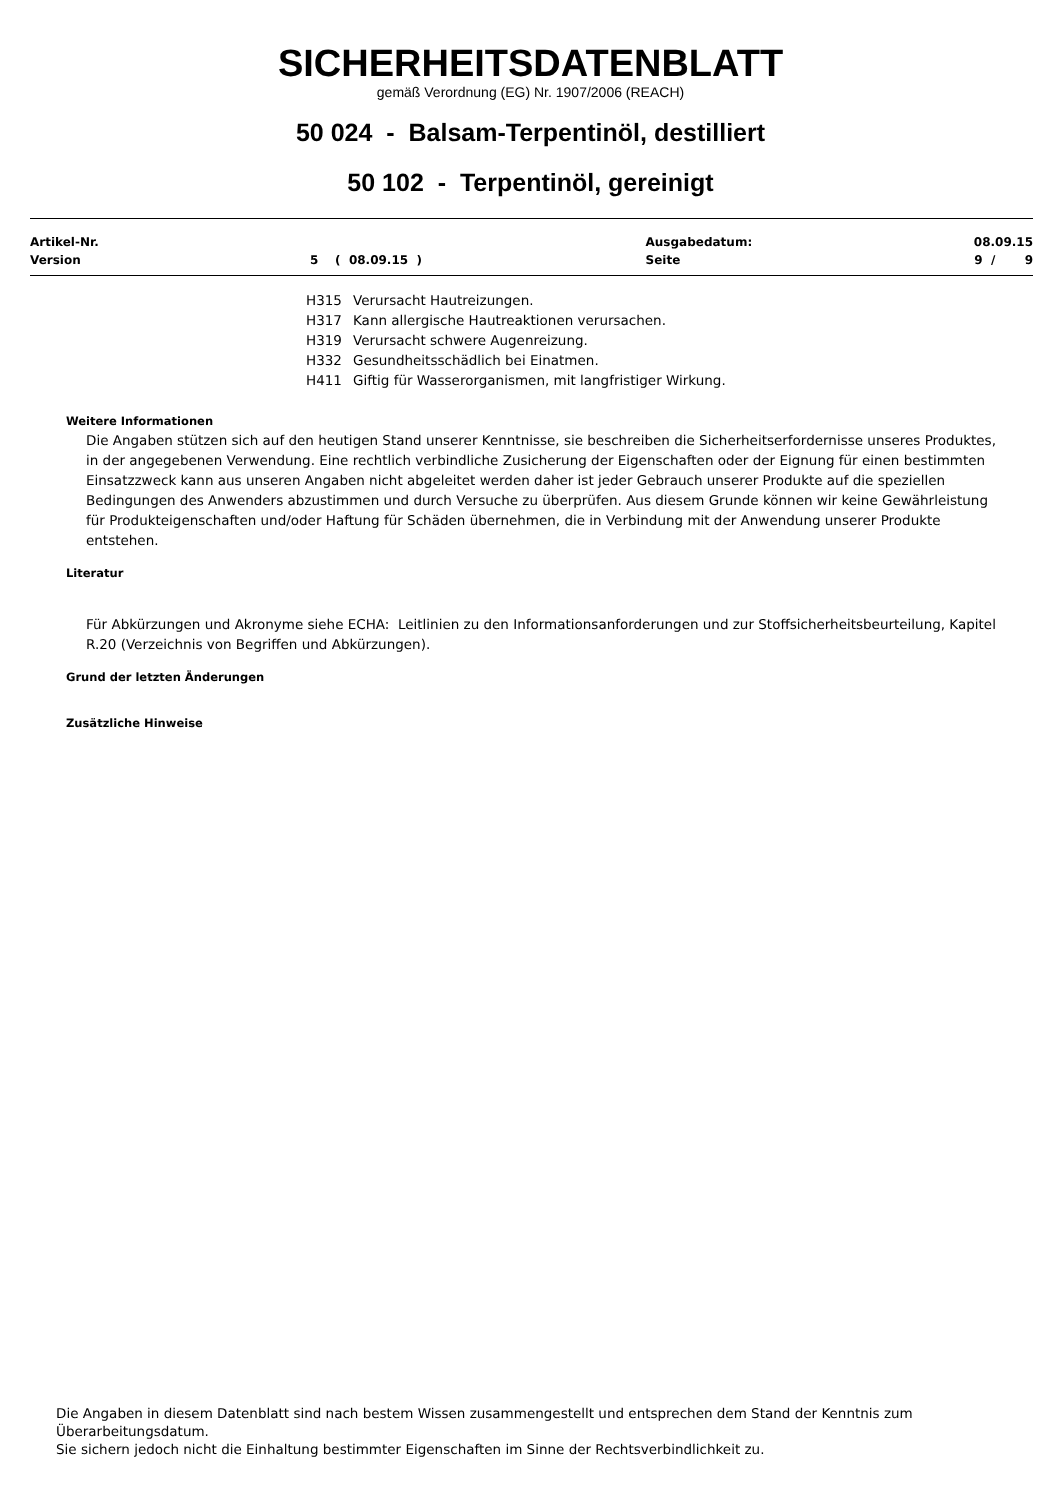SICHERHEITSDATENBLATT
gemäß Verordnung (EG) Nr. 1907/2006 (REACH)
50 024 - Balsam-Terpentinöl, destilliert
50 102 - Terpentinöl, gereinigt
| Artikel-Nr. | | Ausgabedatum: | 08.09.15 |
| Version | 5 ( 08.09.15 ) | Seite | 9 / 9 |
H315 Verursacht Hautreizungen.
H317 Kann allergische Hautreaktionen verursachen.
H319 Verursacht schwere Augenreizung.
H332 Gesundheitsschädlich bei Einatmen.
H411 Giftig für Wasserorganismen, mit langfristiger Wirkung.
Weitere Informationen
Die Angaben stützen sich auf den heutigen Stand unserer Kenntnisse, sie beschreiben die Sicherheitserfordernisse unseres Produktes, in der angegebenen Verwendung. Eine rechtlich verbindliche Zusicherung der Eigenschaften oder der Eignung für einen bestimmten Einsatzzweck kann aus unseren Angaben nicht abgeleitet werden daher ist jeder Gebrauch unserer Produkte auf die speziellen Bedingungen des Anwenders abzustimmen und durch Versuche zu überprüfen. Aus diesem Grunde können wir keine Gewährleistung für Produkteigenschaften und/oder Haftung für Schäden übernehmen, die in Verbindung mit der Anwendung unserer Produkte entstehen.
Literatur
Für Abkürzungen und Akronyme siehe ECHA: Leitlinien zu den Informationsanforderungen und zur Stoffsicherheitsbeurteilung, Kapitel R.20 (Verzeichnis von Begriffen und Abkürzungen).
Grund der letzten Änderungen
Zusätzliche Hinweise
Die Angaben in diesem Datenblatt sind nach bestem Wissen zusammengestellt und entsprechen dem Stand der Kenntnis zum Überarbeitungsdatum.
Sie sichern jedoch nicht die Einhaltung bestimmter Eigenschaften im Sinne der Rechtsverbindlichkeit zu.